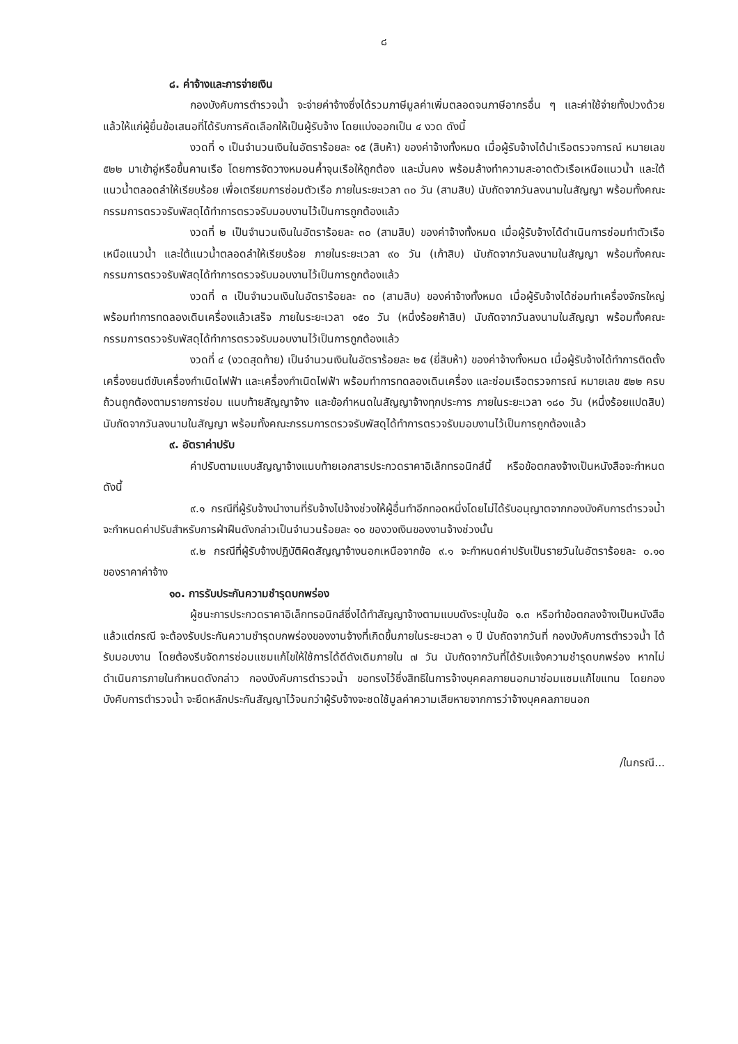๘
๘. ค่าจ้างและการจ่ายเงิน
กองบังคับการตำรวจน้ำ จะจ่ายค่าจ้างซึ่งได้รวมภาษีมูลค่าเพิ่มตลอดจนภาษีอากรอื่น ๆ และค่าใช้จ่ายทั้งปวงด้วยแล้วให้แก่ผู้ยื่นข้อเสนอที่ได้รับการคัดเลือกให้เป็นผู้รับจ้าง โดยแบ่งออกเป็น ๔ งวด ดังนี้
งวดที่ ๑ เป็นจำนวนเงินในอัตราร้อยละ ๑๕ (สิบห้า) ของค่าจ้างทั้งหมด เมื่อผู้รับจ้างได้นำเรือตรวจการณ์ หมายเลข ๕๒๒ มาเข้าอู่หรือขึ้นคานเรือ โดยการจัดวางหมอนค้ำจุนเรือให้ถูกต้อง และมั่นคง พร้อมล้างทำความสะอาดตัวเรือเหนือแนวน้ำ และใต้แนวน้ำตลอดลำให้เรียบร้อย เพื่อเตรียมการซ่อมตัวเรือ ภายในระยะเวลา ๓๐ วัน (สามสิบ) นับถัดจากวันลงนามในสัญญา พร้อมทั้งคณะกรรมการตรวจรับพัสดุได้ทำการตรวจรับมอบงานไว้เป็นการถูกต้องแล้ว
งวดที่ ๒ เป็นจำนวนเงินในอัตราร้อยละ ๓๐ (สามสิบ) ของค่าจ้างทั้งหมด เมื่อผู้รับจ้างได้ดำเนินการซ่อมทำตัวเรือเหนือแนวน้ำ และใต้แนวน้ำตลอดลำให้เรียบร้อย ภายในระยะเวลา ๙๐ วัน (เก้าสิบ) นับถัดจากวันลงนามในสัญญา พร้อมทั้งคณะกรรมการตรวจรับพัสดุได้ทำการตรวจรับมอบงานไว้เป็นการถูกต้องแล้ว
งวดที่ ๓ เป็นจำนวนเงินในอัตราร้อยละ ๓๐ (สามสิบ) ของค่าจ้างทั้งหมด เมื่อผู้รับจ้างได้ซ่อมทำเครื่องจักรใหญ่ พร้อมทำการทดลองเดินเครื่องแล้วเสร็จ ภายในระยะเวลา ๑๕๐ วัน (หนึ่งร้อยห้าสิบ) นับถัดจากวันลงนามในสัญญา พร้อมทั้งคณะกรรมการตรวจรับพัสดุได้ทำการตรวจรับมอบงานไว้เป็นการถูกต้องแล้ว
งวดที่ ๔ (งวดสุดท้าย) เป็นจำนวนเงินในอัตราร้อยละ ๒๕ (ยี่สิบห้า) ของค่าจ้างทั้งหมด เมื่อผู้รับจ้างได้ทำการติดตั้งเครื่องยนต์ขับเครื่องกำเนิดไฟฟ้า และเครื่องกำเนิดไฟฟ้า พร้อมทำการทดลองเดินเครื่อง และซ่อมเรือตรวจการณ์ หมายเลข ๕๒๒ ครบถ้วนถูกต้องตามรายการซ่อม แนบท้ายสัญญาจ้าง และข้อกำหนดในสัญญาจ้างทุกประการ ภายในระยะเวลา ๑๘๐ วัน (หนึ่งร้อยแปดสิบ) นับถัดจากวันลงนามในสัญญา พร้อมทั้งคณะกรรมการตรวจรับพัสดุได้ทำการตรวจรับมอบงานไว้เป็นการถูกต้องแล้ว
๙. อัตราค่าปรับ
ค่าปรับตามแบบสัญญาจ้างแนบท้ายเอกสารประกวดราคาอิเล็กทรอนิกส์นี้ หรือข้อตกลงจ้างเป็นหนังสือจะกำหนด ดังนี้
๙.๑ กรณีที่ผู้รับจ้างนำงานที่รับจ้างไปจ้างช่วงให้ผู้อื่นทำอีกทอดหนึ่งโดยไม่ได้รับอนุญาตจากกองบังคับการตำรวจน้ำ จะกำหนดค่าปรับสำหรับการฝ่าฝืนดังกล่าวเป็นจำนวนร้อยละ ๑๐ ของวงเงินของงานจ้างช่วงนั้น
๙.๒ กรณีที่ผู้รับจ้างปฏิบัติผิดสัญญาจ้างนอกเหนือจากข้อ ๙.๑ จะกำหนดค่าปรับเป็นรายวันในอัตราร้อยละ ๐.๑๐ ของราคาค่าจ้าง
๑๐. การรับประกันความชำรุดบกพร่อง
ผู้ชนะการประกวดราคาอิเล็กทรอนิกส์ซึ่งได้ทำสัญญาจ้างตามแบบดังระบุในข้อ ๑.๓ หรือทำข้อตกลงจ้างเป็นหนังสือ แล้วแต่กรณี จะต้องรับประกันความชำรุดบกพร่องของงานจ้างที่เกิดขึ้นภายในระยะเวลา ๑ ปี นับถัดจากวันที่ กองบังคับการตำรวจน้ำ ได้รับมอบงาน โดยต้องรีบจัดการซ่อมแซมแก้ไขให้ใช้การได้ดีดังเดิมภายใน ๗ วัน นับถัดจากวันที่ได้รับแจ้งความชำรุดบกพร่อง หากไม่ดำเนินการภายในกำหนดดังกล่าว กองบังคับการตำรวจน้ำ ขอทรงไว้ซึ่งสิทธิในการจ้างบุคคลภายนอกมาซ่อมแซมแก้ไขแทน โดยกองบังคับการตำรวจน้ำ จะยึดหลักประกันสัญญาไว้จนกว่าผู้รับจ้างจะชดใช้มูลค่าความเสียหายจากการว่าจ้างบุคคลภายนอก
/ในกรณี...